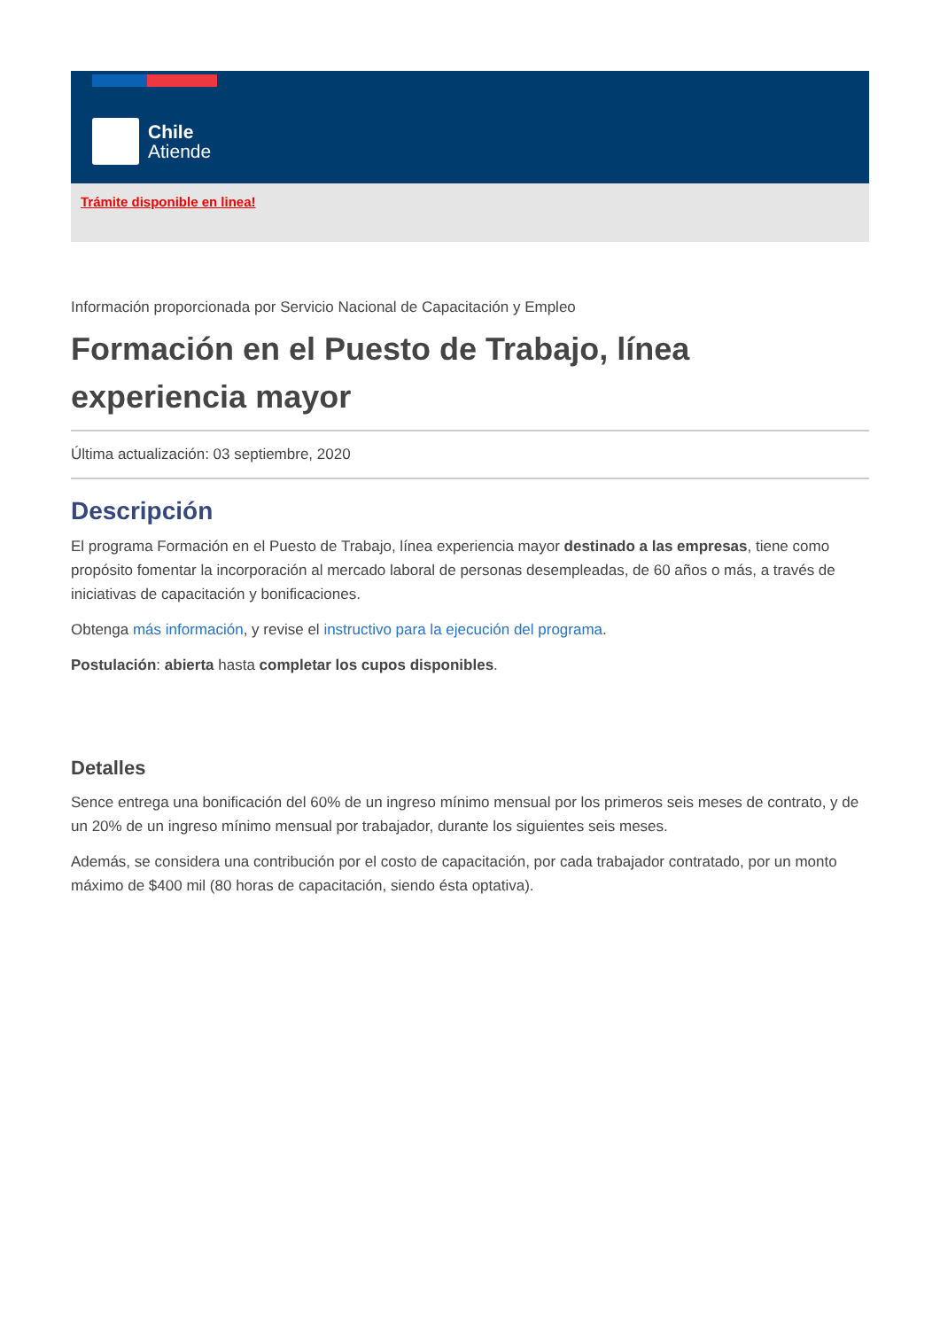Chile
Atiende
Trámite disponible en linea!
Información proporcionada por Servicio Nacional de Capacitación y Empleo
Formación en el Puesto de Trabajo, línea experiencia mayor
Última actualización: 03 septiembre, 2020
Descripción
El programa Formación en el Puesto de Trabajo, línea experiencia mayor destinado a las empresas, tiene como propósito fomentar la incorporación al mercado laboral de personas desempleadas, de 60 años o más, a través de iniciativas de capacitación y bonificaciones.
Obtenga más información, y revise el instructivo para la ejecución del programa.
Postulación: abierta hasta completar los cupos disponibles.
Detalles
Sence entrega una bonificación del 60% de un ingreso mínimo mensual por los primeros seis meses de contrato, y de un 20% de un ingreso mínimo mensual por trabajador, durante los siguientes seis meses.
Además, se considera una contribución por el costo de capacitación, por cada trabajador contratado, por un monto máximo de $400 mil (80 horas de capacitación, siendo ésta optativa).